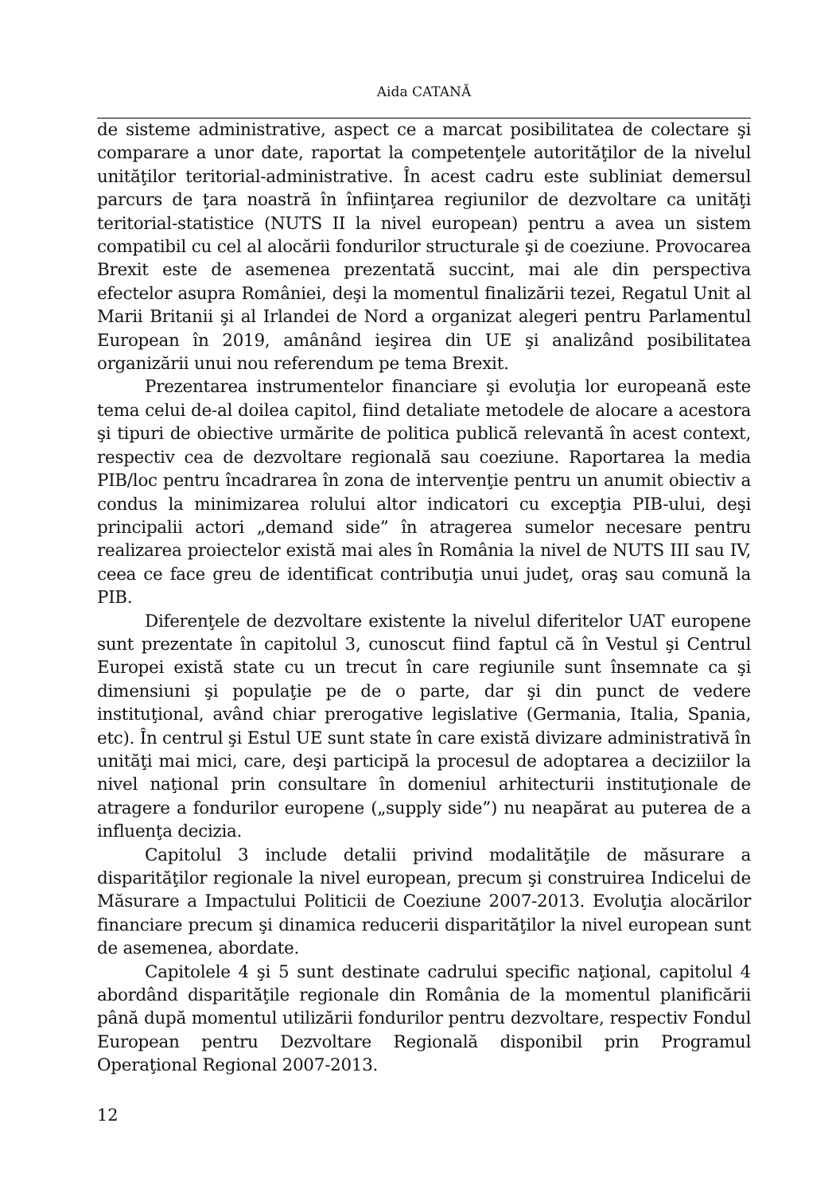Aida CATANĂ
de sisteme administrative, aspect ce a marcat posibilitatea de colectare şi comparare a unor date, raportat la competenţele autorităţilor de la nivelul unităţilor teritorial-administrative. În acest cadru este subliniat demersul parcurs de ţara noastră în înfiinţarea regiunilor de dezvoltare ca unităţi teritorial-statistice (NUTS II la nivel european) pentru a avea un sistem compatibil cu cel al alocării fondurilor structurale şi de coeziune. Provocarea Brexit este de asemenea prezentată succint, mai ale din perspectiva efectelor asupra României, deşi la momentul finalizării tezei, Regatul Unit al Marii Britanii şi al Irlandei de Nord a organizat alegeri pentru Parlamentul European în 2019, amânând ieşirea din UE şi analizând posibilitatea organizării unui nou referendum pe tema Brexit.
Prezentarea instrumentelor financiare şi evoluţia lor europeană este tema celui de-al doilea capitol, fiind detaliate metodele de alocare a acestora şi tipuri de obiective urmărite de politica publică relevantă în acest context, respectiv cea de dezvoltare regională sau coeziune. Raportarea la media PIB/loc pentru încadrarea în zona de intervenţie pentru un anumit obiectiv a condus la minimizarea rolului altor indicatori cu excepţia PIB-ului, deşi principalii actori „demand side” în atragerea sumelor necesare pentru realizarea proiectelor există mai ales în România la nivel de NUTS III sau IV, ceea ce face greu de identificat contribuţia unui judeţ, oraş sau comună la PIB.
Diferenţele de dezvoltare existente la nivelul diferitelor UAT europene sunt prezentate în capitolul 3, cunoscut fiind faptul că în Vestul şi Centrul Europei există state cu un trecut în care regiunile sunt însemnate ca şi dimensiuni şi populaţie pe de o parte, dar şi din punct de vedere instituţional, având chiar prerogative legislative (Germania, Italia, Spania, etc). În centrul şi Estul UE sunt state în care există divizare administrativă în unităţi mai mici, care, deşi participă la procesul de adoptarea a deciziilor la nivel naţional prin consultare în domeniul arhitecturii instituţionale de atragere a fondurilor europene („supply side”) nu neapărat au puterea de a influenţa decizia.
Capitolul 3 include detalii privind modalităţile de măsurare a disparităţilor regionale la nivel european, precum şi construirea Indicelui de Măsurare a Impactului Politicii de Coeziune 2007-2013. Evoluţia alocărilor financiare precum şi dinamica reducerii disparităţilor la nivel european sunt de asemenea, abordate.
Capitolele 4 şi 5 sunt destinate cadrului specific naţional, capitolul 4 abordând disparităţile regionale din România de la momentul planificării până după momentul utilizării fondurilor pentru dezvoltare, respectiv Fondul European pentru Dezvoltare Regională disponibil prin Programul Operaţional Regional 2007-2013.
12